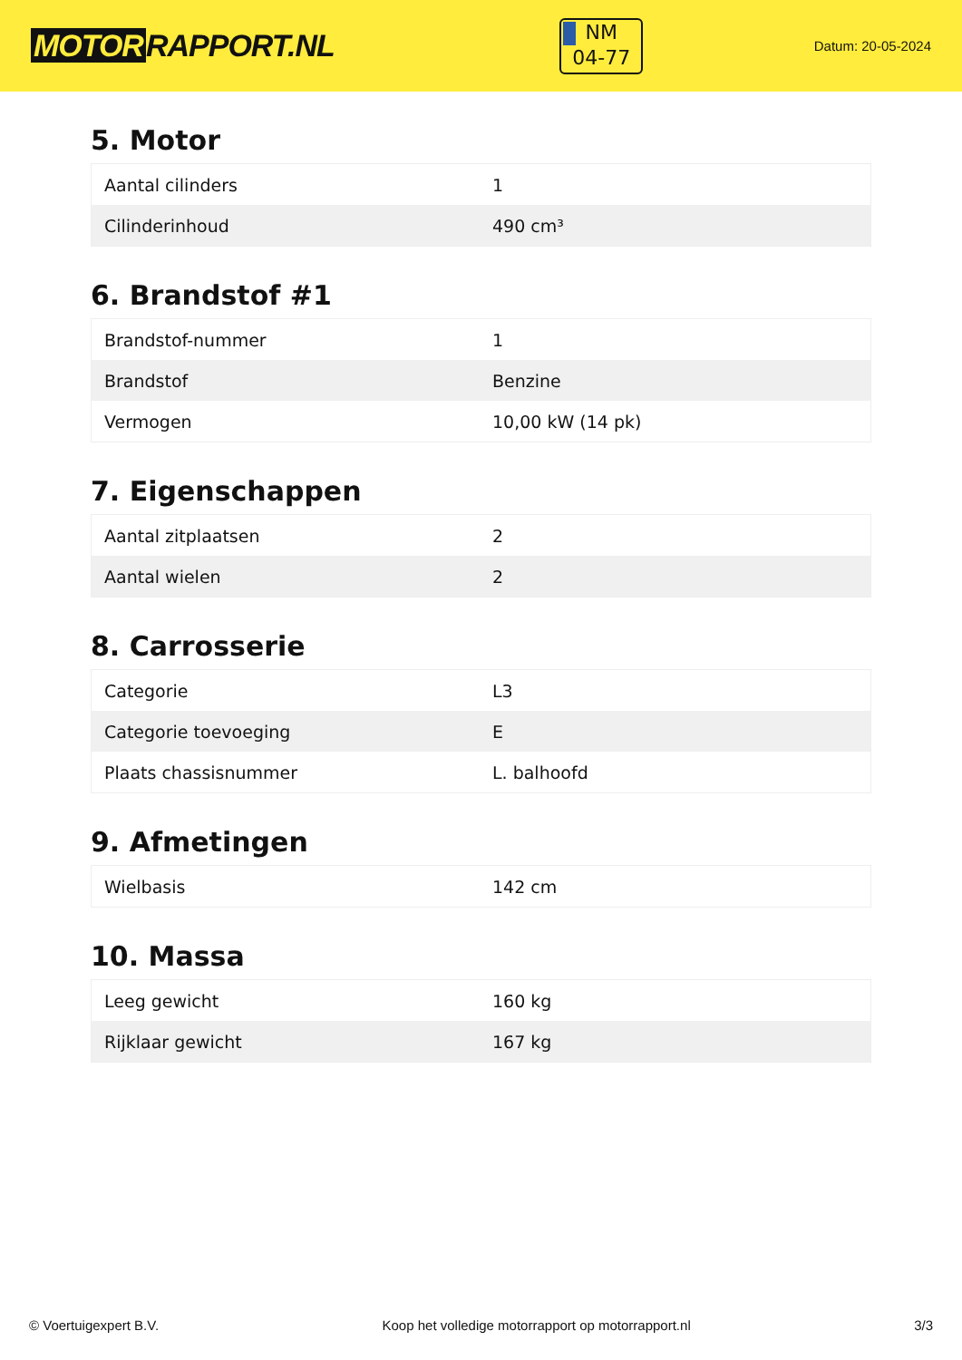MOTOR RAPPORT.NL
NM
04-77
Datum: 20-05-2024
5. Motor
| Aantal cilinders | 1 |
| Cilinderinhoud | 490 cm³ |
6. Brandstof #1
| Brandstof-nummer | 1 |
| Brandstof | Benzine |
| Vermogen | 10,00 kW (14 pk) |
7. Eigenschappen
| Aantal zitplaatsen | 2 |
| Aantal wielen | 2 |
8. Carrosserie
| Categorie | L3 |
| Categorie toevoeging | E |
| Plaats chassisnummer | L. balhoofd |
9. Afmetingen
| Wielbasis | 142 cm |
10. Massa
| Leeg gewicht | 160 kg |
| Rijklaar gewicht | 167 kg |
© Voertuigexpert B.V. Koop het volledige motorrapport op motorrapport.nl 3/3